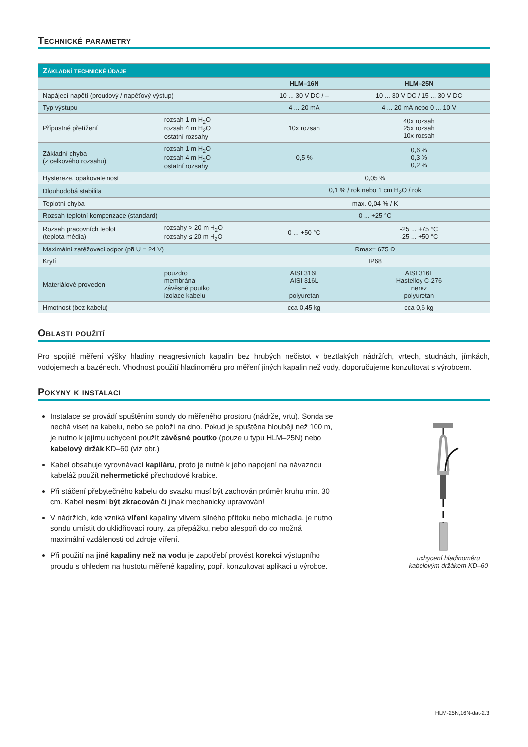Technické parametry
| Základní technické údaje | | | |
| --- | --- | --- | --- |
| | | HLM–16N | HLM–25N |
| Napájecí napětí (proudový / napěťový výstup) | | 10 ... 30 V DC / – | 10 ... 30 V DC / 15 ... 30 V DC |
| Typ výstupu | | 4 ... 20 mA | 4 ... 20 mA nebo 0 ... 10 V |
| Přípustné přetížení | rozsah 1 m H<sub>2</sub>O rozsah 4 m H<sub>2</sub>O ostatní rozsahy | 10x rozsah | 40x rozsah 25x rozsah 10x rozsah |
| Základní chyba (z celkového rozsahu) | rozsah 1 m H<sub>2</sub>O rozsah 4 m H<sub>2</sub>O ostatní rozsahy | 0,5 % | 0,6 % 0,3 % 0,2 % |
| Hystereze, opakovatelnost | | 0,05 % | |
| Dlouhodobá stabilita | | 0,1 % / rok nebo 1 cm H<sub>2</sub>O / rok | |
| Teplotní chyba | | max. 0,04 % / K | |
| Rozsah teplotní kompenzace (standard) | | 0 ... +25 °C | |
| Rozsah pracovních teplot (teplota média) | rozsahy > 20 m H<sub>2</sub>O rozsahy ≤ 20 m H<sub>2</sub>O | 0 ... +50 °C | -25 ... +75 °C -25 ... +50 °C |
| Maximální zatěžovací odpor (při U = 24 V) | | Rmax= 675 Ω | |
| Krytí | | IP68 | |
| Materiálové provedení | pouzdro membrána závěsné poutko izolace kabelu | AISI 316L AISI 316L – polyuretan | AISI 316L Hastelloy C-276 nerez polyuretan |
| Hmotnost (bez kabelu) | | cca 0,45 kg | cca 0,6 kg |
Oblasti použití
Pro spojité měření výšky hladiny neagresivních kapalin bez hrubých nečistot v beztlakých nádržích, vrtech, studnách, jímkách, vodojemech a bazénech. Vhodnost použití hladinoměru pro měření jiných kapalin než vody, doporučujeme konzultovat s výrobcem.
Pokyny k instalaci
Instalace se provádí spuštěním sondy do měřeného prostoru (nádrže, vrtu). Sonda se nechá viset na kabelu, nebo se položí na dno. Pokud je spuštěna hlouběji než 100 m, je nutno k jejímu uchycení použít závěsné poutko (pouze u typu HLM–25N) nebo kabelový držák KD–60 (viz obr.)
Kabel obsahuje vyrovnávací kapiláru, proto je nutné k jeho napojení na návaznou kabeláž použít nehermetické přechodové krabice.
Při stáčení přebytečného kabelu do svazku musí být zachován průměr kruhu min. 30 cm. Kabel nesmí být zkracován či jinak mechanicky upravován!
V nádržích, kde vzniká víření kapaliny vlivem silného přítoku nebo míchadla, je nutno sondu umístit do uklidňovací roury, za přepážku, nebo alespoň do co možná maximální vzdálenosti od zdroje víření.
Při použití na jiné kapaliny než na vodu je zapotřebí provést korekci výstupního proudu s ohledem na hustotu měřené kapaliny, popř. konzultovat aplikaci u výrobce.
uchycení hladinoměru
kabelovým držákem KD–60
HLM-25N,16N-dat-2.3